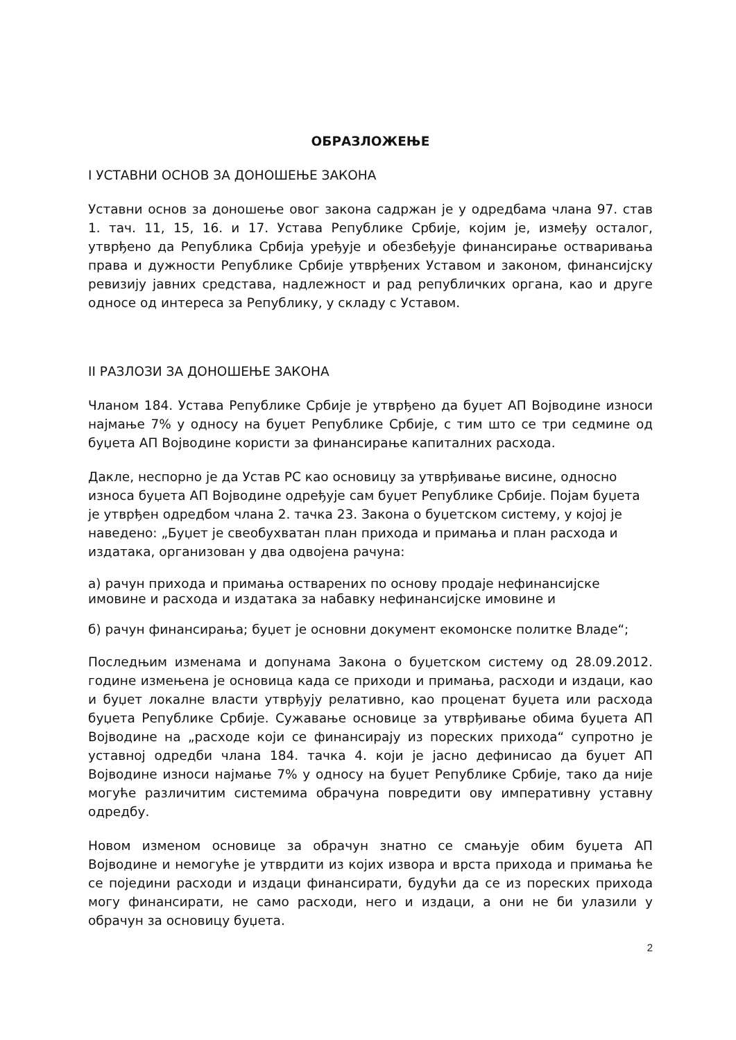ОБРАЗЛОЖЕЊЕ
I УСТАВНИ ОСНОВ ЗА ДОНОШЕЊЕ ЗАКОНА
Уставни основ за доношење овог закона садржан је у одредбама члана 97. став 1. тач. 11, 15, 16. и 17. Устава Републике Србије, којим је, између осталог, утврђено да Република Србија уређује и обезбеђује финансирање остваривања права и дужности Републике Србије утврђених Уставом и законом, финансијску ревизију јавних средстава, надлежност и рад републичких органа, као и друге односе од интереса за Републику, у складу с Уставом.
II РАЗЛОЗИ ЗА ДОНОШЕЊЕ ЗАКОНА
Чланом 184. Устава Републике Србије је утврђено да буџет АП Војводине износи најмање 7% у односу на буџет Републике Србије, с тим што се три седмине од буџета АП Војводине користи за финансирање капиталних расхода.
Дакле, неспорно је да Устав РС као основицу за утврђивање висине, односно износа буџета АП Војводине одређује сам буџет Републике Србије. Појам буџета је утврђен одредбом члана 2. тачка 23. Закона о буџетском систему, у којој је наведено: „Буџет је свеобухватан план прихода и примања и план расхода и издатака, организован у два одвојена рачуна:
а) рачун прихода и примања остварених по основу продаје нефинансијске имовине и расхода и издатака за набавку нефинансијске имовине и
б) рачун финансирања; буџет је основни документ екомонске политке Владе“;
Последњим изменама и допунама Закона о буџетском систему од 28.09.2012. године измењена је основица када се приходи и примања, расходи и издаци, као и буџет локалне власти утврђују релативно, као проценат буџета или расхода буџета Републике Србије. Сужавање основице за утврђивање обима буџета АП Војводине на „расходе који се финансирају из пореских прихода“ супротно је уставној одредби члана 184. тачка 4. који је јасно дефинисао да буџет АП Војводине износи најмање 7% у односу на буџет Републике Србије, тако да није могуће различитим системима обрачуна повредити ову императивну уставну одредбу.
Новом изменом основице за обрачун знатно се смањује обим буџета АП Војводине и немогуће је утврдити из којих извора и врста прихода и примања ће се поједини расходи и издаци финансирати, будући да се из пореских прихода могу финансирати, не само расходи, него и издаци, а они не би улазили у обрачун за основицу буџета.
2